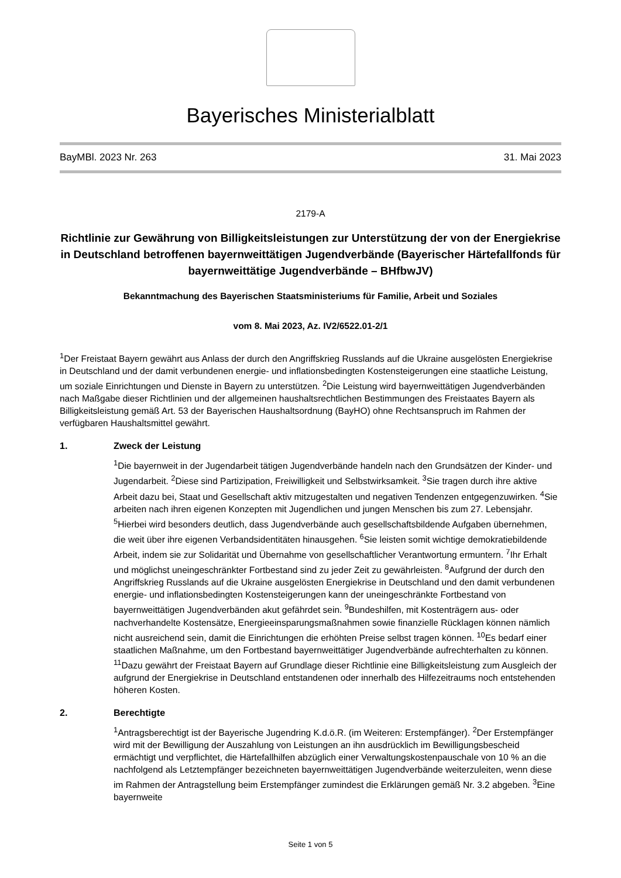Bayerisches Ministerialblatt
BayMBl. 2023 Nr. 263 31. Mai 2023
2179-A
Richtlinie zur Gewährung von Billigkeitsleistungen zur Unterstützung der von der Energiekrise in Deutschland betroffenen bayernweittätigen Jugendverbände (Bayerischer Härtefallfonds für bayernweittätige Jugendverbände – BHfbwJV)
Bekanntmachung des Bayerischen Staatsministeriums für Familie, Arbeit und Soziales
vom 8. Mai 2023, Az. IV2/6522.01-2/1
<sup>1</sup> Der Freistaat Bayern gewährt aus Anlass der durch den Angriffskrieg Russlands auf die Ukraine ausgelösten Energiekrise in Deutschland und der damit verbundenen energie- und inflationsbedingten Kostensteigerungen eine staatliche Leistung, um soziale Einrichtungen und Dienste in Bayern zu unterstützen. <sup>2</sup>Die Leistung wird bayernweittätigen Jugendverbänden nach Maßgabe dieser Richtlinien und der allgemeinen haushaltsrechtlichen Bestimmungen des Freistaates Bayern als Billigkeitsleistung gemäß Art. 53 der Bayerischen Haushaltsordnung (BayHO) ohne Rechtsanspruch im Rahmen der verfügbaren Haushaltsmittel gewährt.
1. Zweck der Leistung
<sup>1</sup> Die bayernweit in der Jugendarbeit tätigen Jugendverbände handeln nach den Grundsätzen der Kinder- und Jugendarbeit. <sup>2</sup>Diese sind Partizipation, Freiwilligkeit und Selbstwirksamkeit. <sup>3</sup>Sie tragen durch ihre aktive Arbeit dazu bei, Staat und Gesellschaft aktiv mitzugestalten und negativen Tendenzen entgegenzuwirken. <sup>4</sup>Sie arbeiten nach ihren eigenen Konzepten mit Jugendlichen und jungen Menschen bis zum 27. Lebensjahr. <sup>5</sup>Hierbei wird besonders deutlich, dass Jugendverbände auch gesellschaftsbildende Aufgaben übernehmen, die weit über ihre eigenen Verbandsidentitäten hinausgehen. <sup>6</sup>Sie leisten somit wichtige demokratiebildende Arbeit, indem sie zur Solidarität und Übernahme von gesellschaftlicher Verantwortung ermuntern. <sup>7</sup>Ihr Erhalt und möglichst uneingeschränkter Fortbestand sind zu jeder Zeit zu gewährleisten. <sup>8</sup>Aufgrund der durch den Angriffskrieg Russlands auf die Ukraine ausgelösten Energiekrise in Deutschland und den damit verbundenen energie- und inflationsbedingten Kostensteigerungen kann der uneingeschränkte Fortbestand von bayernweittätigen Jugendverbänden akut gefährdet sein. <sup>9</sup>Bundeshilfen, mit Kostenträgern aus- oder nachverhandelte Kostensätze, Energieeinsparungsmaßnahmen sowie finanzielle Rücklagen können nämlich nicht ausreichend sein, damit die Einrichtungen die erhöhten Preise selbst tragen können. <sup>10</sup>Es bedarf einer staatlichen Maßnahme, um den Fortbestand bayernweittätiger Jugendverbände aufrechterhalten zu können. <sup>11</sup>Dazu gewährt der Freistaat Bayern auf Grundlage dieser Richtlinie eine Billigkeitsleistung zum Ausgleich der aufgrund der Energiekrise in Deutschland entstandenen oder innerhalb des Hilfezeitraums noch entstehenden höheren Kosten.
2. Berechtigte
<sup>1</sup> Antragsberechtigt ist der Bayerische Jugendring K.d.ö.R. (im Weiteren: Erstempfänger). <sup>2</sup>Der Erstempfänger wird mit der Bewilligung der Auszahlung von Leistungen an ihn ausdrücklich im Bewilligungsbescheid ermächtigt und verpflichtet, die Härtefallhilfen abzüglich einer Verwaltungskostenpauschale von 10 % an die nachfolgend als Letztempfänger bezeichneten bayernweittätigen Jugendverbände weiterzuleiten, wenn diese im Rahmen der Antragstellung beim Erstempfänger zumindest die Erklärungen gemäß Nr. 3.2 abgeben. <sup>3</sup>Eine bayernweite
Seite 1 von 5